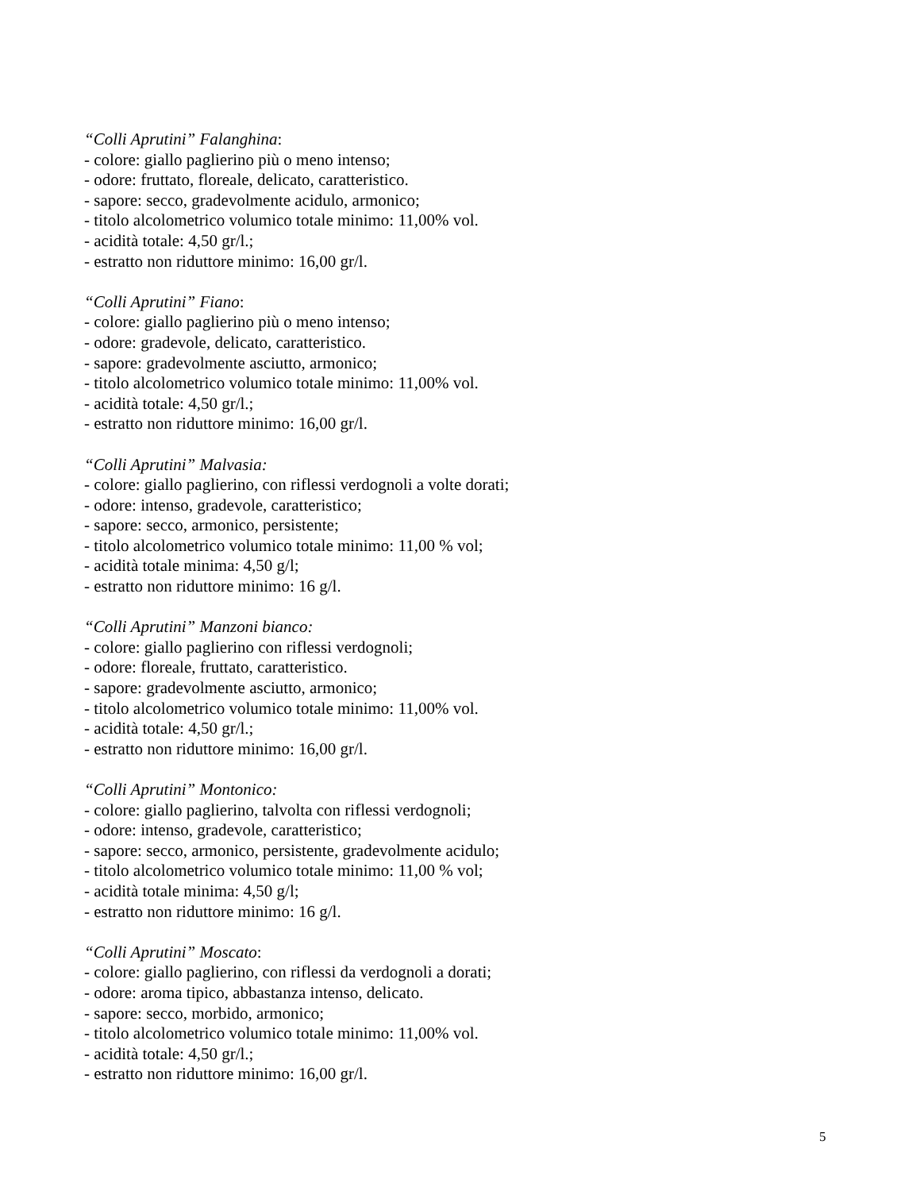“Colli Aprutini” Falanghina:
- colore: giallo paglierino più o meno intenso;
- odore: fruttato, floreale, delicato, caratteristico.
- sapore: secco, gradevolmente acidulo, armonico;
- titolo alcolometrico volumico totale minimo: 11,00% vol.
- acidità totale: 4,50 gr/l.;
- estratto non riduttore minimo: 16,00 gr/l.
“Colli Aprutini” Fiano:
- colore: giallo paglierino più o meno intenso;
- odore: gradevole, delicato, caratteristico.
- sapore: gradevolmente asciutto, armonico;
- titolo alcolometrico volumico totale minimo: 11,00% vol.
- acidità totale: 4,50 gr/l.;
- estratto non riduttore minimo: 16,00 gr/l.
“Colli Aprutini” Malvasia:
- colore: giallo paglierino, con riflessi verdognoli a volte dorati;
- odore: intenso, gradevole, caratteristico;
- sapore: secco, armonico, persistente;
- titolo alcolometrico volumico totale minimo: 11,00 % vol;
- acidità totale minima: 4,50 g/l;
- estratto non riduttore minimo: 16 g/l.
“Colli Aprutini” Manzoni bianco:
- colore: giallo paglierino con riflessi verdognoli;
- odore: floreale, fruttato, caratteristico.
- sapore: gradevolmente asciutto, armonico;
- titolo alcolometrico volumico totale minimo: 11,00% vol.
- acidità totale: 4,50 gr/l.;
- estratto non riduttore minimo: 16,00 gr/l.
“Colli Aprutini” Montonico:
- colore: giallo paglierino, talvolta con riflessi verdognoli;
- odore: intenso, gradevole, caratteristico;
- sapore: secco, armonico, persistente, gradevolmente acidulo;
- titolo alcolometrico volumico totale minimo: 11,00 % vol;
- acidità totale minima: 4,50 g/l;
- estratto non riduttore minimo: 16 g/l.
“Colli Aprutini” Moscato:
- colore: giallo paglierino, con riflessi da verdognoli a dorati;
- odore: aroma tipico, abbastanza intenso, delicato.
- sapore: secco, morbido, armonico;
- titolo alcolometrico volumico totale minimo: 11,00% vol.
- acidità totale: 4,50 gr/l.;
- estratto non riduttore minimo: 16,00 gr/l.
5